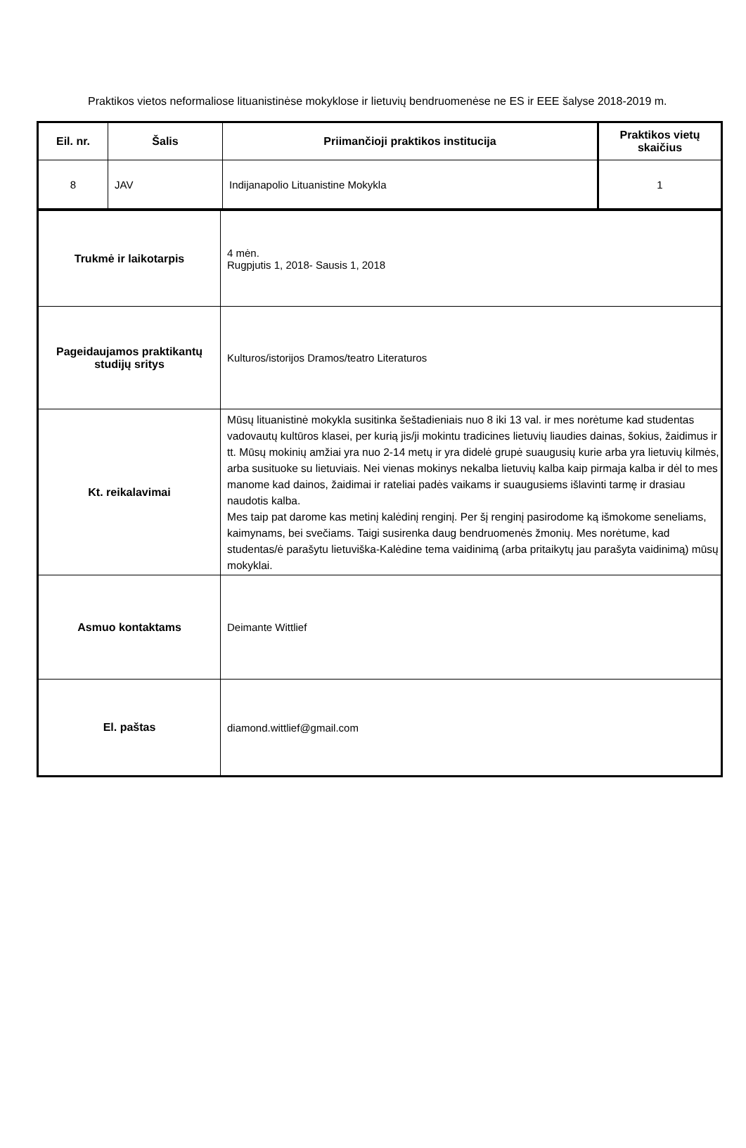Praktikos vietos neformaliose lituanistinėse mokyklose ir lietuvių bendruomenėse ne ES ir EEE šalyse 2018-2019 m.
| Eil. nr. | Šalis | Priimančioji praktikos institucija | Praktikos vietų skaičius |
| --- | --- | --- | --- |
| 8 | JAV | Indijanapolio Lituanistine Mokykla | 1 |
| Trukmė ir laikotarpis | 4 mėn. Rugpjutis 1, 2018- Sausis 1, 2018 |
| Pageidaujamos praktikantų studijų sritys | Kulturos/istorijos Dramos/teatro Literaturos |
| Kt. reikalavimai | Mūsų lituanistinė mokykla susitinka šeštadieniais nuo 8 iki 13 val. ir mes norėtume kad studentas vadovautų kultūros klasei, per kurią jis/ji mokintu tradicines lietuvių liaudies dainas, šokius, žaidimus ir tt. Mūsų mokinių amžiai yra nuo 2-14 metų ir yra didelė grupė suaugusių kurie arba yra lietuvių kilmės, arba susituoke su lietuviais. Nei vienas mokinys nekalba lietuvių kalba kaip pirmaja kalba ir dėl to mes manome kad dainos, žaidimai ir rateliai padės vaikams ir suaugusiems išlavinti tarmę ir drasiau naudotis kalba. Mes taip pat darome kas metinį kalėdinį renginį. Per šį renginį pasirodome ką išmokome seneliams, kaimynams, bei svečiams. Taigi susirenka daug bendruomenės žmonių. Mes norėtume, kad studentas/ė parašytu lietuviška-Kalėdine tema vaidinimą (arba pritaikytų jau parašyta vaidinimą) mūsų mokyklai. |
| Asmuo kontaktams | Deimante Wittlief |
| El. paštas | diamond.wittlief@gmail.com |